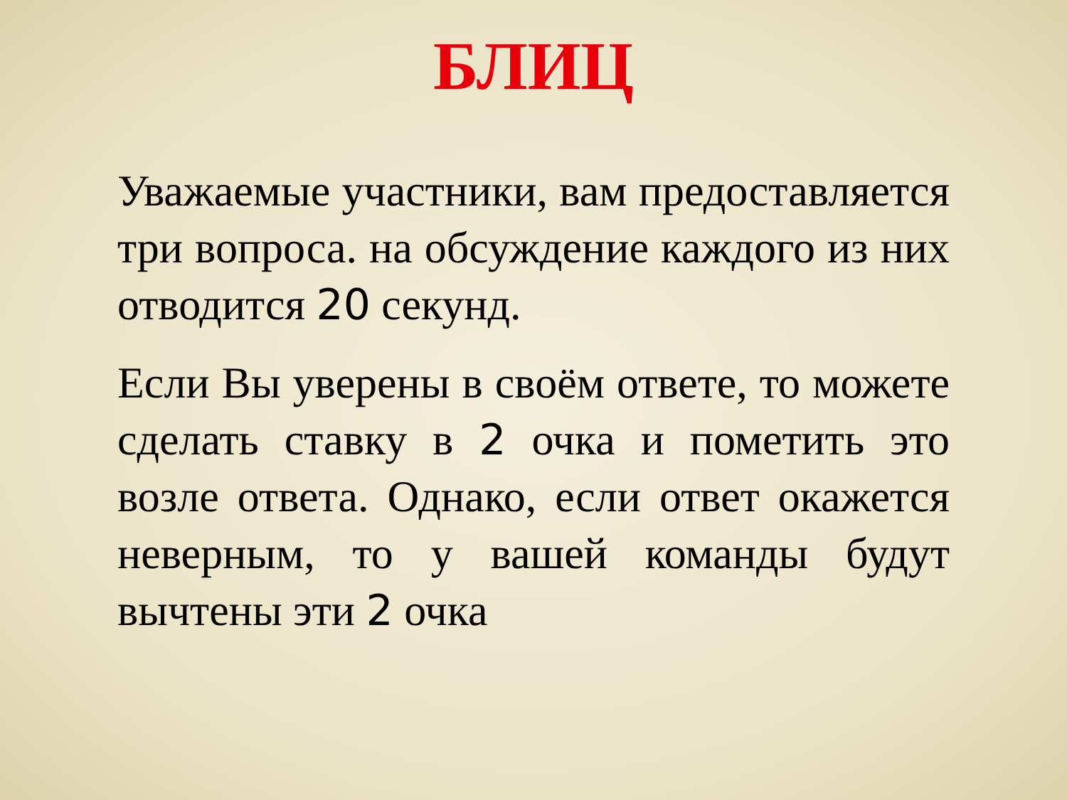БЛИЦ
Уважаемые участники, вам предоставляется три вопроса. на обсуждение каждого из них отводится 20 секунд.
Если Вы уверены в своём ответе, то можете сделать ставку в 2 очка и пометить это возле ответа. Однако, если ответ окажется неверным, то у вашей команды будут вычтены эти 2 очка